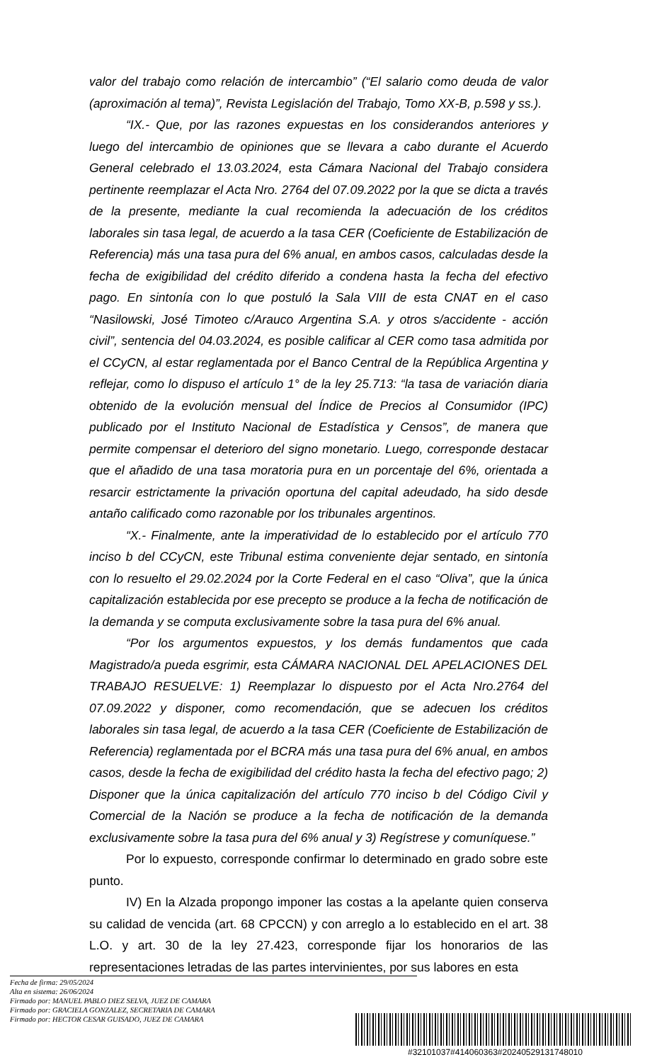valor del trabajo como relación de intercambio” (“El salario como deuda de valor (aproximación al tema)”, Revista Legislación del Trabajo, Tomo XX-B, p.598 y ss.).
“IX.- Que, por las razones expuestas en los considerandos anteriores y luego del intercambio de opiniones que se llevara a cabo durante el Acuerdo General celebrado el 13.03.2024, esta Cámara Nacional del Trabajo considera pertinente reemplazar el Acta Nro. 2764 del 07.09.2022 por la que se dicta a través de la presente, mediante la cual recomienda la adecuación de los créditos laborales sin tasa legal, de acuerdo a la tasa CER (Coeficiente de Estabilización de Referencia) más una tasa pura del 6% anual, en ambos casos, calculadas desde la fecha de exigibilidad del crédito diferido a condena hasta la fecha del efectivo pago. En sintonía con lo que postuló la Sala VIII de esta CNAT en el caso “Nasilowski, José Timoteo c/Arauco Argentina S.A. y otros s/accidente - acción civil”, sentencia del 04.03.2024, es posible calificar al CER como tasa admitida por el CCyCN, al estar reglamentada por el Banco Central de la República Argentina y reflejar, como lo dispuso el artículo 1° de la ley 25.713: “la tasa de variación diaria obtenido de la evolución mensual del Índice de Precios al Consumidor (IPC) publicado por el Instituto Nacional de Estadística y Censos”, de manera que permite compensar el deterioro del signo monetario. Luego, corresponde destacar que el añadido de una tasa moratoria pura en un porcentaje del 6%, orientada a resarcir estrictamente la privación oportuna del capital adeudado, ha sido desde antaño calificado como razonable por los tribunales argentinos.
“X.- Finalmente, ante la imperatividad de lo establecido por el artículo 770 inciso b del CCyCN, este Tribunal estima conveniente dejar sentado, en sintonía con lo resuelto el 29.02.2024 por la Corte Federal en el caso “Oliva”, que la única capitalización establecida por ese precepto se produce a la fecha de notificación de la demanda y se computa exclusivamente sobre la tasa pura del 6% anual.
“Por los argumentos expuestos, y los demás fundamentos que cada Magistrado/a pueda esgrimir, esta CÁMARA NACIONAL DEL APELACIONES DEL TRABAJO RESUELVE: 1) Reemplazar lo dispuesto por el Acta Nro.2764 del 07.09.2022 y disponer, como recomendación, que se adecuen los créditos laborales sin tasa legal, de acuerdo a la tasa CER (Coeficiente de Estabilización de Referencia) reglamentada por el BCRA más una tasa pura del 6% anual, en ambos casos, desde la fecha de exigibilidad del crédito hasta la fecha del efectivo pago; 2) Disponer que la única capitalización del artículo 770 inciso b del Código Civil y Comercial de la Nación se produce a la fecha de notificación de la demanda exclusivamente sobre la tasa pura del 6% anual y 3) Regístrese y comuníquese.”
Por lo expuesto, corresponde confirmar lo determinado en grado sobre este punto.
IV) En la Alzada propongo imponer las costas a la apelante quien conserva su calidad de vencida (art. 68 CPCCN) y con arreglo a lo establecido en el art. 38 L.O. y art. 30 de la ley 27.423, corresponde fijar los honorarios de las representaciones letradas de las partes intervinientes, por sus labores en esta
Fecha de firma: 29/05/2024
Alta en sistema: 26/06/2024
Firmado por: MANUEL PABLO DIEZ SELVA, JUEZ DE CAMARA
Firmado por: GRACIELA GONZALEZ, SECRETARIA DE CAMARA
Firmado por: HECTOR CESAR GUISADO, JUEZ DE CAMARA
#32101037#414060363#20240529131748010